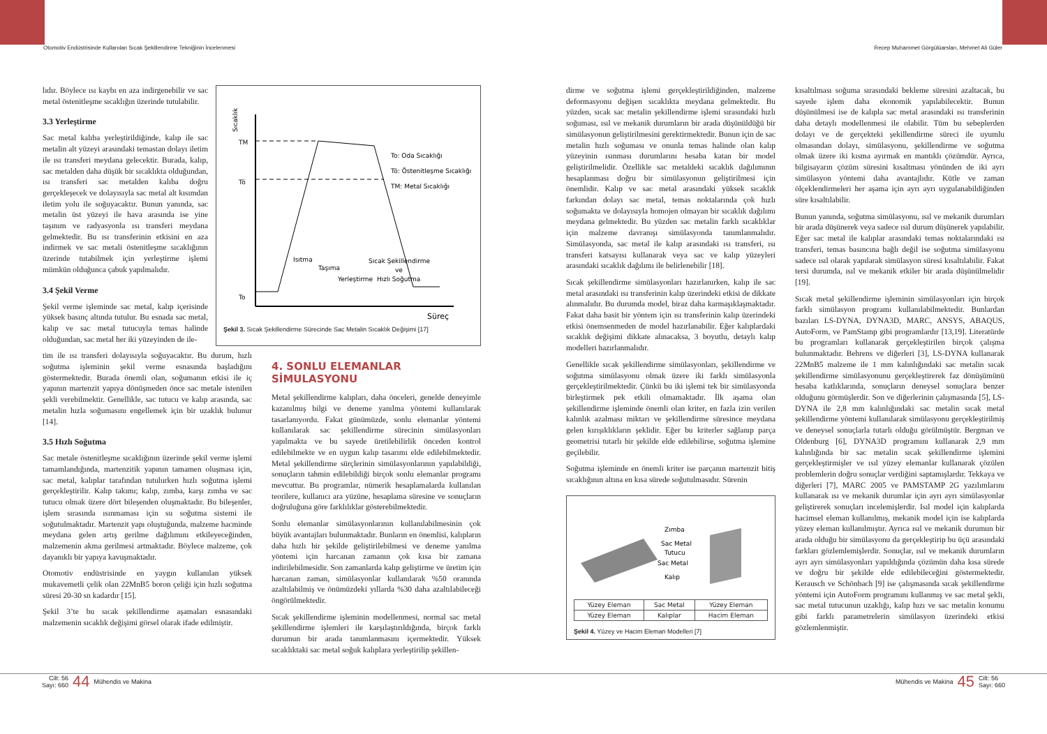Otomotiv Endüstrisinde Kullanılan Sıcak Şekillendirme Tekniğinin İncelenmesi
Recep Muhammet Görgülüarslan, Mehmet Ali Güler
lıdır. Böylece ısı kaybı en aza indirgenebilir ve sac metal östenitleşme sıcaklığın üzerinde tutulabilir.
3.3 Yerleştirme
Sac metal kalıba yerleştirildiğinde, kalıp ile sac metalin alt yüzeyi arasındaki temastan dolayı iletim ile ısı transferi meydana gelecektir. Burada, kalıp, sac metalden daha düşük bir sıcaklıkta olduğundan, ısı transferi sac metalden kalıba doğru gerçekleşecek ve dolayısıyla sac metal alt kısımdan iletim yolu ile soğuyacaktır. Bunun yanında, sac metalin üst yüzeyi ile hava arasında ise yine taşınım ve radyasyonla ısı transferi meydana gelmektedir. Bu ısı transferinin etkisini en aza indirmek ve sac metali östenitleşme sıcaklığının üzerinde tutabilmek için yerleştirme işlemi mümkün olduğunca çabuk yapılmalıdır.
3.4 Şekil Verme
Şekil verme işleminde sac metal, kalıp içerisinde yüksek basınç altında tutulur. Bu esnada sac metal, kalıp ve sac metal tutucuyla temas halinde olduğundan, sac metal her iki yüzeyinden de ile-
Sıcaklık
TM
Tö
To
To: Oda Sıcaklığı
Tö: Östenitleşme Sıcaklığı
TM: Metal Sıcaklığı
Isıtma
Taşıma
Yerleştirme
Sıcak Şekillendirme
ve
Hızlı Soğutma
Süreç
Şekil 3. Sıcak Şekillendirme Sürecinde Sac Metalin Sıcaklık Değişimi [17]
tim ile ısı transferi dolayısıyla soğuyacaktır. Bu durum, hızlı soğutma işleminin şekil verme esnasında başladığını göstermektedir. Burada önemli olan, soğumanın etkisi ile iç yapının martenzit yapıya dönüşmeden önce sac metale istenilen şekli verebilmektir. Genellikle, sac tutucu ve kalıp arasında, sac metalin hızla soğumasını engellemek için bir uzaklık bulunur [14].
3.5 Hızlı Soğutma
Sac metale östenitleşme sıcaklığının üzerinde şekil verme işlemi tamamlandığında, martenzitik yapının tamamen oluşması için, sac metal, kalıplar tarafından tutulurken hızlı soğutma işlemi gerçekleştirilir. Kalıp takımı; kalıp, zımba, karşı zımba ve sac tutucu olmak üzere dört bileşenden oluşmaktadır. Bu bileşenler, işlem sırasında ısınmaması için su soğutma sistemi ile soğutulmaktadır. Martenzit yapı oluştuğunda, malzeme hacminde meydana gelen artış gerilme dağılımını etkileyeceğinden, malzemenin akma gerilmesi artmaktadır. Böylece malzeme, çok dayanıklı bir yapıya kavuşmaktadır.
Otomotiv endüstrisinde en yaygın kullanılan yüksek mukavemetli çelik olan 22MnB5 boron çeliği için hızlı soğutma süresi 20-30 sn kadardır [15].
Şekil 3’te bu sıcak şekillendirme aşamaları esnasındaki malzemenin sıcaklık değişimi görsel olarak ifade edilmiştir.
4. SONLU ELEMANLAR SİMULASYONU
Metal şekillendirme kalıpları, daha önceleri, genelde deneyimle kazanılmış bilgi ve deneme yanılma yöntemi kullanılarak tasarlanıyordu. Fakat günümüzde, sonlu elemanlar yöntemi kullanılarak sac şekillendirme sürecinin simülasyonları yapılmakta ve bu sayede üretilebilirlik önceden kontrol edilebilmekte ve en uygun kalıp tasarımı elde edilebilmektedir. Metal şekillendirme sürçlerinin simülasyonlarının yapılabildiği, sonuçların tahmin edilebildiği birçok sonlu elemanlar programı mevcuttur. Bu programlar, nümerik hesaplamalarda kullanılan teorilere, kullanıcı ara yüzüne, hesaplama süresine ve sonuçların doğruluğuna göre farklılıklar gösterebilmektedir.
Sonlu elemanlar simülasyonlarının kullanılabilmesinin çok büyük avantajları bulunmaktadır. Bunların en önemlisi, kalıpların daha hızlı bir şekilde geliştirilebilmesi ve deneme yanılma yöntemi için harcanan zamanın çok kısa bir zamana indirilebilmesidir. Son zamanlarda kalıp geliştirme ve üretim için harcanan zaman, simülasyonlar kullanılarak %50 oranında azaltılabilmiş ve önümüzdeki yıllarda %30 daha azaltılabileceği öngörülmektedir.
Sıcak şekillendirme işleminin modellenmesi, normal sac metal şekillendirme işlemleri ile karşılaştırıldığında, birçok farklı durumun bir arada tanımlanmasını içermektedir. Yüksek sıcaklıktaki sac metal soğuk kalıplara yerleştirilip şekillen-
dirme ve soğutma işlemi gerçekleştirildiğinden, malzeme deformasyonu değişen sıcaklıkta meydana gelmektedir. Bu yüzden, sıcak sac metalin şekillendirme işlemi sırasındaki hızlı soğuması, ısıl ve mekanik durumların bir arada düşünüldüğü bir simülasyonun geliştirilmesini gerektirmektedir. Bunun için de sac metalin hızlı soğuması ve onunla temas halinde olan kalıp yüzeyinin ısınması durumlarını hesaba katan bir model geliştirilmelidir. Özellikle sac metaldeki sıcaklık dağılımının hesaplanması doğru bir simülasyonun geliştirilmesi için önemlidir. Kalıp ve sac metal arasındaki yüksek sıcaklık farkından dolayı sac metal, temas noktalarında çok hızlı soğumakta ve dolayısıyla homojen olmayan bir sıcaklık dağılımı meydana gelmektedir. Bu yüzden sac metalin farklı sıcaklıklar için malzeme davranışı simülasyonda tanımlanmalıdır. Simülasyonda, sac metal ile kalıp arasındaki ısı transferi, ısı transferi katsayısı kullanarak veya sac ve kalıp yüzeyleri arasındaki sıcaklık dağılımı ile belirlenebilir [18].
Sıcak şekillendirme simülasyonları hazırlanırken, kalıp ile sac metal arasındaki ısı transferinin kalıp üzerindeki etkisi de dikkate alınmalıdır. Bu durumda model, biraz daha karmaşıklaşmaktadır. Fakat daha basit bir yöntem için ısı transferinin kalıp üzerindeki etkisi önemsenmeden de model hazırlanabilir. Eğer kalıplardaki sıcaklık değişimi dikkate alınacaksa, 3 boyutlu, detaylı kalıp modelleri hazırlanmalıdır.
Genellikle sıcak şekillendirme simülasyonları, şekillendirme ve soğutma simülasyonu olmak üzere iki farklı simülasyonla gerçekleştirilmektedir. Çünkü bu iki işlemi tek bir simülasyonda birleştirmek pek etkili olmamaktadır. İlk aşama olan şekillendirme işleminde önemli olan kriter, en fazla izin verilen kalınlık azalması miktarı ve şekillendirme süresince meydana gelen kırışıklıkların şeklidir. Eğer bu kriterler sağlanıp parça geometrisi tutarlı bir şekilde elde edilebilirse, soğutma işlemine geçilebilir.
Soğutma işleminde en önemli kriter ise parçanın martenzit bitiş sıcaklığının altına en kısa sürede soğutulmasıdır. Sürenin
Zımba
Sac Metal
Tutucu
Sac Metal
Kalıp
| Yüzey Eleman | Sac Metal | Yüzey Eleman |
| Yüzey Eleman | Kalıplar | Hacim Eleman |
Şekil 4. Yüzey ve Hacim Eleman Modelleri [7]
kısaltılması soğuma sırasındaki bekleme süresini azaltacak, bu sayede işlem daha ekonomik yapılabilecektir. Bunun düşünülmesi ise de kalıpla sac metal arasındaki ısı transferinin daha detaylı modellenmesi ile olabilir. Tüm bu sebeplerden dolayı ve de gerçekteki şekillendirme süreci ile uyumlu olmasından dolayı, simülasyonu, şekillendirme ve soğutma olmak üzere iki kısma ayırmak en mantıklı çözümdür. Ayrıca, bilgisayarın çözüm süresini kısaltması yönünden de iki ayrı simülasyon yöntemi daha avantajlıdır. Kütle ve zaman ölçeklendirmeleri her aşama için ayrı ayrı uygulanabildiğinden süre kısaltılabilir.
Bunun yanında, soğutma simülasyonu, ısıl ve mekanik durumları bir arada düşünerek veya sadece ısıl durum düşünerek yapılabilir. Eğer sac metal ile kalıplar arasındaki temas noktalarındaki ısı transferi, temas basıncına bağlı değil ise soğutma simülasyonu sadece ısıl olarak yapılarak simülasyon süresi kısaltılabilir. Fakat tersi durumda, ısıl ve mekanik etkiler bir arada düşünülmelidir [19].
Sıcak metal şekillendirme işleminin simülasyonları için birçok farklı simülasyon programı kullanılabilmektedir. Bunlardan bazıları LS-DYNA, DYNA3D, MARC, ANSYS, ABAQUS, AutoForm, ve PamStamp gibi programlardır [13,19]. Literatürde bu programları kullanarak gerçekleştirilen birçok çalışma bulunmaktadır. Behrens ve diğerleri [3], LS-DYNA kullanarak 22MnB5 malzeme ile 1 mm kalınlığındaki sac metalin sıcak şekillendirme simülasyonunu gerçekleştirerek faz dönüşümünü hesaba katlıklarında, sonuçların deneysel sonuçlara benzer olduğunu görmüşlerdir. Son ve diğerlerinin çalışmasında [5], LS-DYNA ile 2,8 mm kalınlığındaki sac metalin sıcak metal şekillendirme yöntemi kullanılarak simülasyonu gerçekleştirilmiş ve deneysel sonuçlarla tutarlı olduğu görülmüştür. Bergman ve Oldenburg [6], DYNA3D programını kullanarak 2,9 mm kalınlığında bir sac metalin sıcak şekillendirme işlemini gerçekleştirmişler ve ısıl yüzey elemanlar kullanarak çözülen problemlerin doğru sonuçlar verdiğini saptamışlardır. Tekkaya ve diğerleri [7], MARC 2005 ve PAMSTAMP 2G yazılımlarını kullanarak ısı ve mekanik durumlar için ayrı ayrı simülasyonlar geliştirerek sonuçları incelemişlerdir. Isıl model için kalıplarda hacimsel eleman kullanılmış, mekanik model için ise kalıplarda yüzey eleman kullanılmıştır. Ayrıca ısıl ve mekanik durumun bir arada olduğu bir simülasyonu da gerçekleştirip bu üçü arasındaki farkları gözlemlemişlerdir. Sonuçlar, ısıl ve mekanik durumların ayrı ayrı simülasyonları yapıldığında çözümün daha kısa sürede ve doğru bir şekilde elde edilebileceğini göstermektedir. Kerausch ve Schönbach [9] ise çalışmasında sıcak şekillendirme yöntemi için AutoForm programını kullanmış ve sac metal şekli, sac metal tutucunun uzaklığı, kalıp hızı ve sac metalin konumu gibi farklı parametrelerin simülasyon üzerindeki etkisi gözlemlenmiştir.
Cilt: 56
Sayı: 660 44 Mühendis ve Makina
Mühendis ve Makina 45 Cilt: 56
Sayı: 660